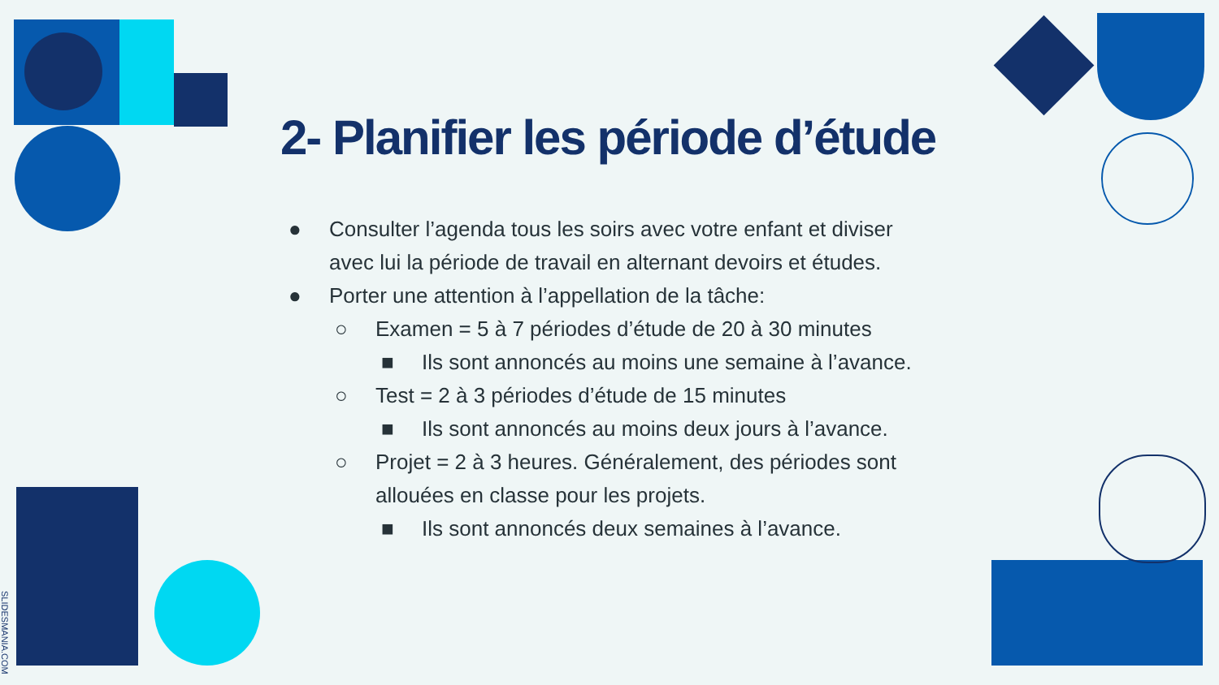2- Planifier les période d’étude
● Consulter l’agenda tous les soirs avec votre enfant et diviser avec lui la période de travail en alternant devoirs et études.
● Porter une attention à l’appellation de la tâche:
○ Examen = 5 à 7 périodes d’étude de 20 à 30 minutes
■ Ils sont annoncés au moins une semaine à l’avance.
○ Test = 2 à 3 périodes d’étude de 15 minutes
■ Ils sont annoncés au moins deux jours à l’avance.
○ Projet = 2 à 3 heures. Généralement, des périodes sont allouées en classe pour les projets.
■ Ils sont annoncés deux semaines à l’avance.
SLIDESMANIA.COM